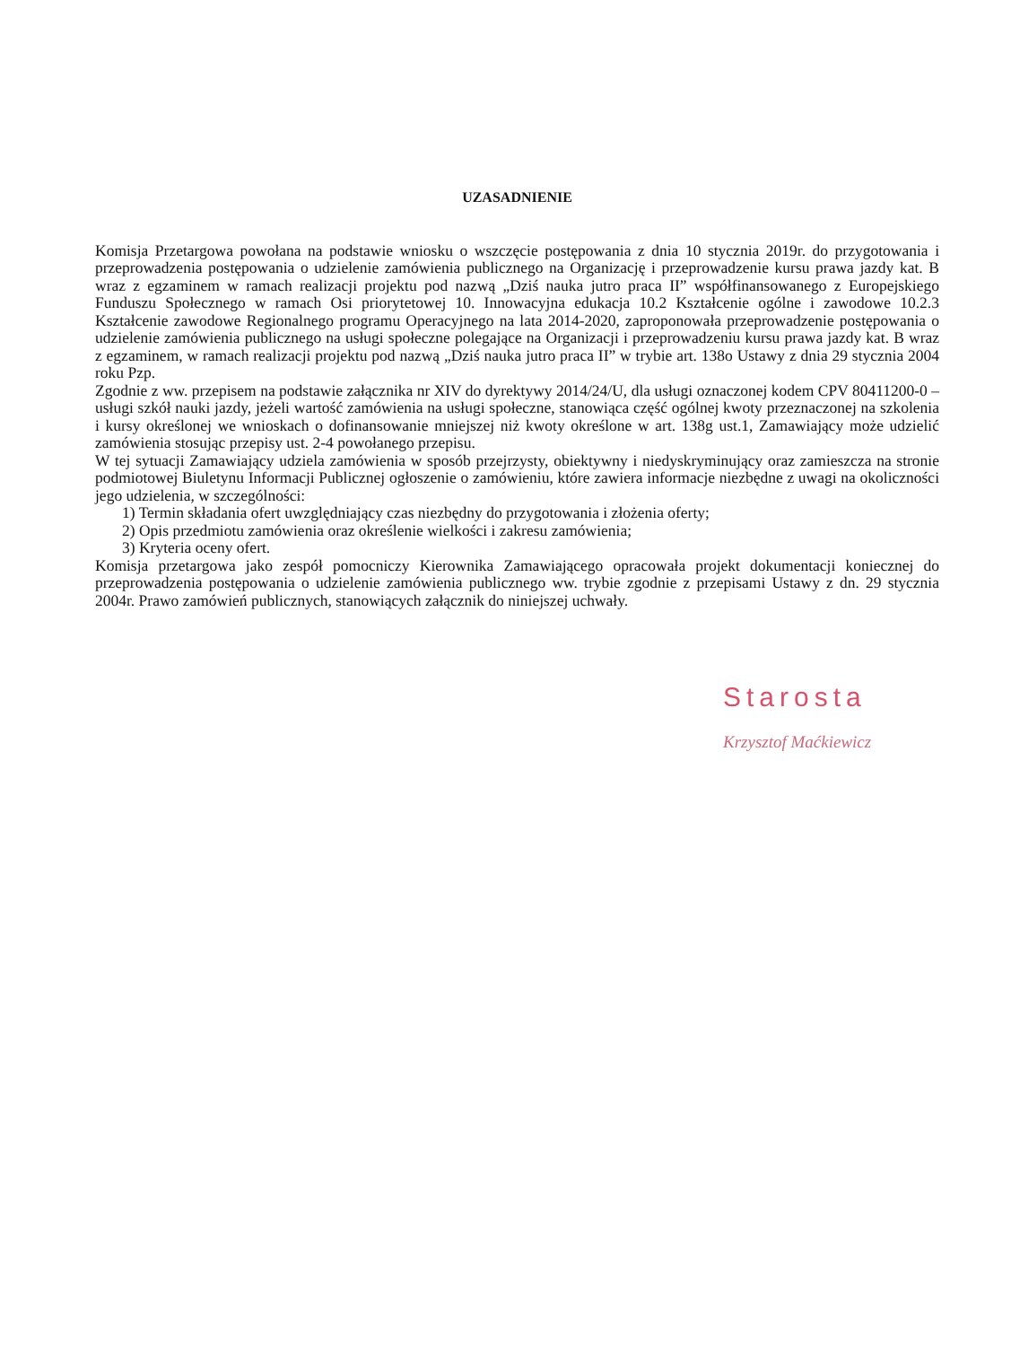UZASADNIENIE
Komisja Przetargowa powołana na podstawie wniosku o wszczęcie postępowania z dnia 10 stycznia 2019r. do przygotowania i przeprowadzenia postępowania o udzielenie zamówienia publicznego na Organizację i przeprowadzenie kursu prawa jazdy kat. B wraz z egzaminem w ramach realizacji projektu pod nazwą „Dziś nauka jutro praca II” współfinansowanego z Europejskiego Funduszu Społecznego w ramach Osi priorytetowej 10. Innowacyjna edukacja 10.2 Kształcenie ogólne i zawodowe 10.2.3 Kształcenie zawodowe Regionalnego programu Operacyjnego na lata 2014-2020, zaproponowała przeprowadzenie postępowania o udzielenie zamówienia publicznego na usługi społeczne polegające na Organizacji i przeprowadzeniu kursu prawa jazdy kat. B wraz z egzaminem, w ramach realizacji projektu pod nazwą „Dziś nauka jutro praca II” w trybie art. 138o Ustawy z dnia 29 stycznia 2004 roku Pzp.
Zgodnie z ww. przepisem na podstawie załącznika nr XIV do dyrektywy 2014/24/U, dla usługi oznaczonej kodem CPV 80411200-0 – usługi szkół nauki jazdy, jeżeli wartość zamówienia na usługi społeczne, stanowiąca część ogólnej kwoty przeznaczonej na szkolenia i kursy określonej we wnioskach o dofinansowanie mniejszej niż kwoty określone w art. 138g ust.1, Zamawiający może udzielić zamówienia stosując przepisy ust. 2-4 powołanego przepisu.
W tej sytuacji Zamawiający udziela zamówienia w sposób przejrzysty, obiektywny i niedyskryminujący oraz zamieszcza na stronie podmiotowej Biuletynu Informacji Publicznej ogłoszenie o zamówieniu, które zawiera informacje niezbędne z uwagi na okoliczności jego udzielenia, w szczególności:
1) Termin składania ofert uwzględniający czas niezbędny do przygotowania i złożenia oferty;
2) Opis przedmiotu zamówienia oraz określenie wielkości i zakresu zamówienia;
3) Kryteria oceny ofert.
Komisja przetargowa jako zespół pomocniczy Kierownika Zamawiającego opracowała projekt dokumentacji koniecznej do przeprowadzenia postępowania o udzielenie zamówienia publicznego ww. trybie zgodnie z przepisami Ustawy z dn. 29 stycznia 2004r. Prawo zamówień publicznych, stanowiących załącznik do niniejszej uchwały.
Starosta
Krzysztof Maćkiewicz